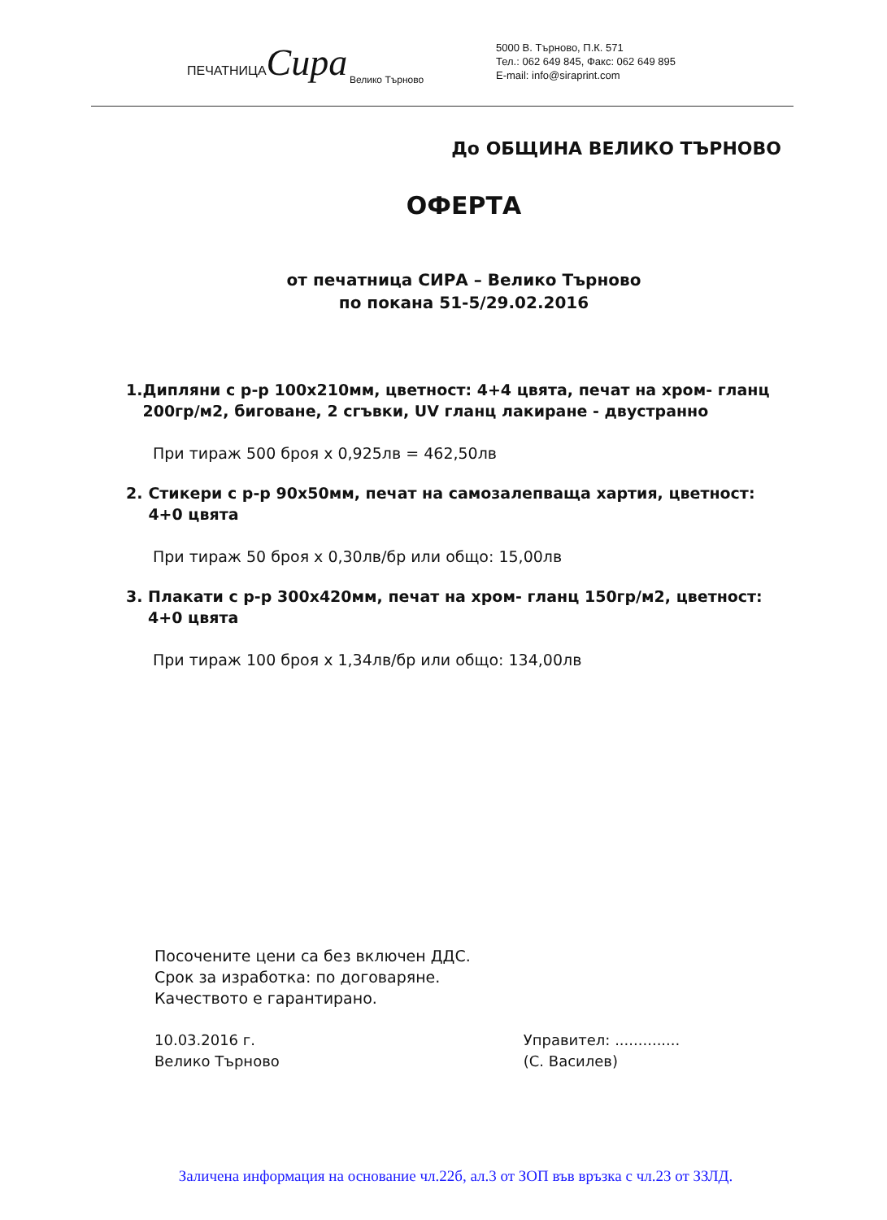ПЕЧАТНИЦАСира
Велико Търново
5000 В. Търново, П.К. 571
Тел.: 062 649 845, Факс: 062 649 895
E-mail: info@siraprint.com
До ОБЩИНА ВЕЛИКО ТЪРНОВО
ОФЕРТА
от печатница СИРА – Велико Търново
по покана 51-5/29.02.2016
1. Дипляни с р-р 100х210мм, цветност: 4+4 цвята, печат на хром- гланц 200гр/м2, биговане, 2 сгъвки, UV гланц лакиране - двустранно
При тираж 500 броя х 0,925лв = 462,50лв
2. Стикери с р-р 90х50мм, печат на самозалепваща хартия, цветност: 4+0 цвята
При тираж 50 броя х 0,30лв/бр или общо: 15,00лв
3. Плакати с р-р 300х420мм, печат на хром- гланц 150гр/м2, цветност: 4+0 цвята
При тираж 100 броя х 1,34лв/бр или общо: 134,00лв
Посочените цени са без включен ДДС.
Срок за изработка: по договаряне.
Качеството е гарантирано.
10.03.2016 г.
Велико Търново
Управител: ..............
(С. Василев)
Заличена информация на основание чл.22б, ал.3 от ЗОП във връзка с чл.23 от ЗЗЛД.